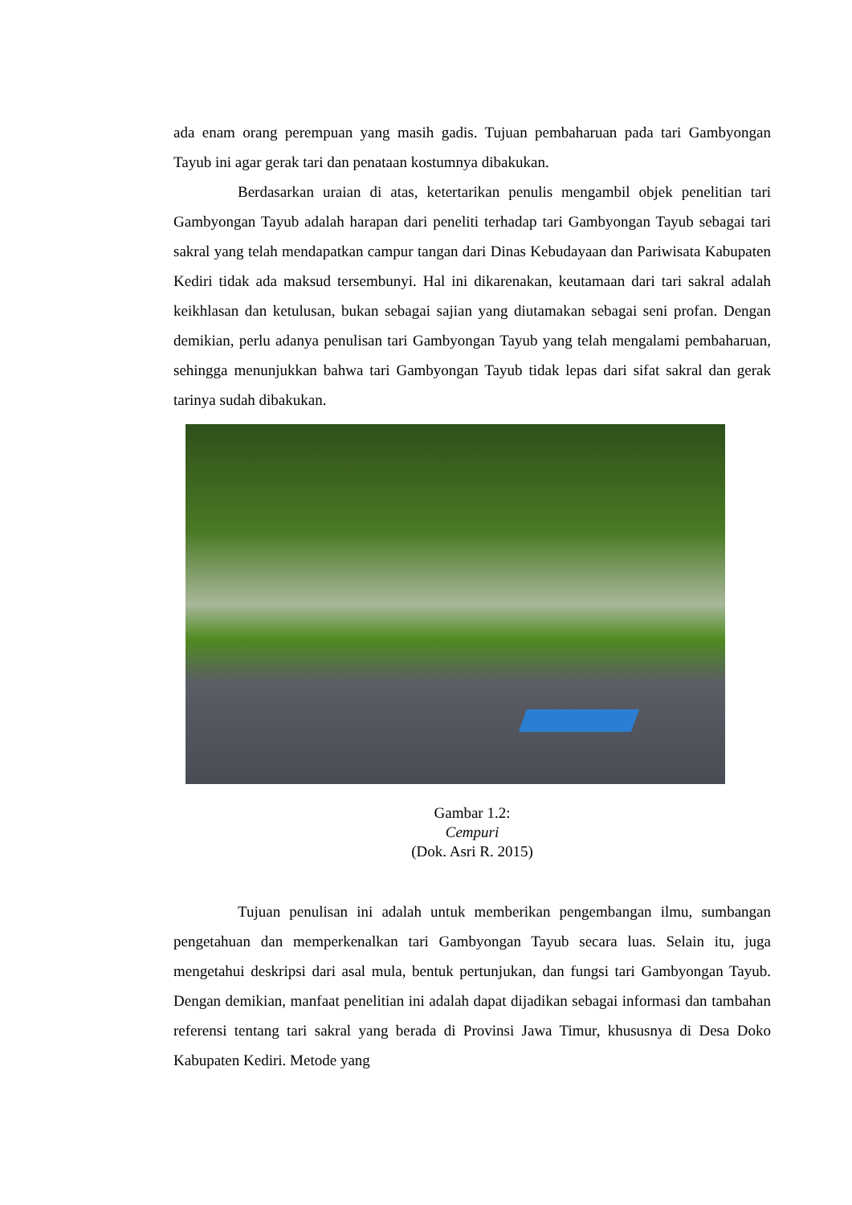ada enam orang perempuan yang masih gadis. Tujuan pembaharuan pada tari Gambyongan Tayub ini agar gerak tari dan penataan kostumnya dibakukan.
Berdasarkan uraian di atas, ketertarikan penulis mengambil objek penelitian tari Gambyongan Tayub adalah harapan dari peneliti terhadap tari Gambyongan Tayub sebagai tari sakral yang telah mendapatkan campur tangan dari Dinas Kebudayaan dan Pariwisata Kabupaten Kediri tidak ada maksud tersembunyi. Hal ini dikarenakan, keutamaan dari tari sakral adalah keikhlasan dan ketulusan, bukan sebagai sajian yang diutamakan sebagai seni profan. Dengan demikian, perlu adanya penulisan tari Gambyongan Tayub yang telah mengalami pembaharuan, sehingga menunjukkan bahwa tari Gambyongan Tayub tidak lepas dari sifat sakral dan gerak tarinya sudah dibakukan.
Gambar 1.2:
Cempuri
(Dok. Asri R. 2015)
Tujuan penulisan ini adalah untuk memberikan pengembangan ilmu, sumbangan pengetahuan dan memperkenalkan tari Gambyongan Tayub secara luas. Selain itu, juga mengetahui deskripsi dari asal mula, bentuk pertunjukan, dan fungsi tari Gambyongan Tayub. Dengan demikian, manfaat penelitian ini adalah dapat dijadikan sebagai informasi dan tambahan referensi tentang tari sakral yang berada di Provinsi Jawa Timur, khususnya di Desa Doko Kabupaten Kediri. Metode yang